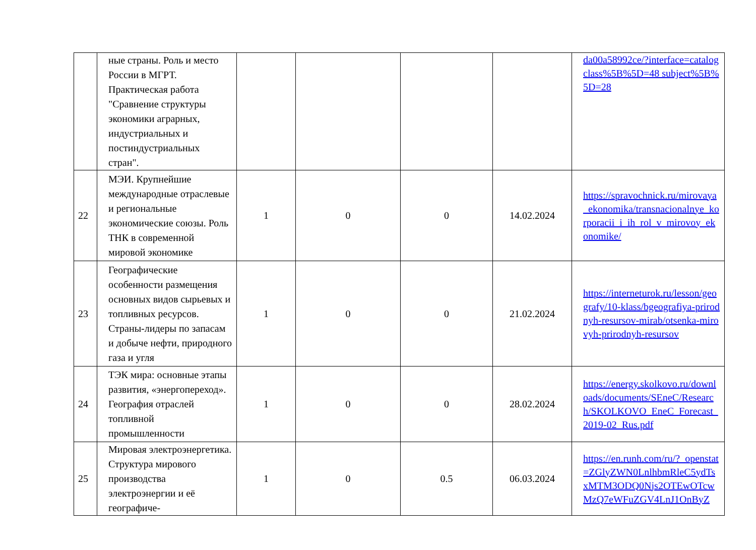| | ные страны. Роль и место России в МГРТ. Практическая работа "Сравнение структуры экономики аграрных, индустриальных и постиндустриальных стран". | | | | | da00a58992ce/?interface=catalog class%5B%5D=48 subject%5B%5D=28 |
| 22 | МЭИ. Крупнейшие международные отраслевые и региональные экономические союзы. Роль ТНК в современной мировой экономике | 1 | 0 | 0 | 14.02.2024 | https://spravochnick.ru/mirovaya_ekonomika/transnacionalnye_korporacii_i_ih_rol_v_mirovoy_ekonomike/ |
| 23 | Географические особенности размещения основных видов сырьевых и топливных ресурсов. Страны-лидеры по запасам и добыче нефти, природного газа и угля | 1 | 0 | 0 | 21.02.2024 | https://interneturok.ru/lesson/geografy/10-klass/bgeografiya-prirodnyh-resursov-mirab/otsenka-mirovyh-prirodnyh-resursov |
| 24 | ТЭК мира: основные этапы развития, «энергопереход». География отраслей топливной промышленности | 1 | 0 | 0 | 28.02.2024 | https://energy.skolkovo.ru/downloads/documents/SEneC/Research/SKOLKOVO_EneC_Forecast_2019-02_Rus.pdf |
| 25 | Мировая электроэнергетика. Структура мирового производства электроэнергии и её географиче- | 1 | 0 | 0.5 | 06.03.2024 | https://en.runh.com/ru/?_openstat=ZGlyZWN0LnlhbmRleC5ydTsxMTM3ODQ0Njs2OTEwOTcwMzQ7eWFuZGV4LnJ1OnByZ |